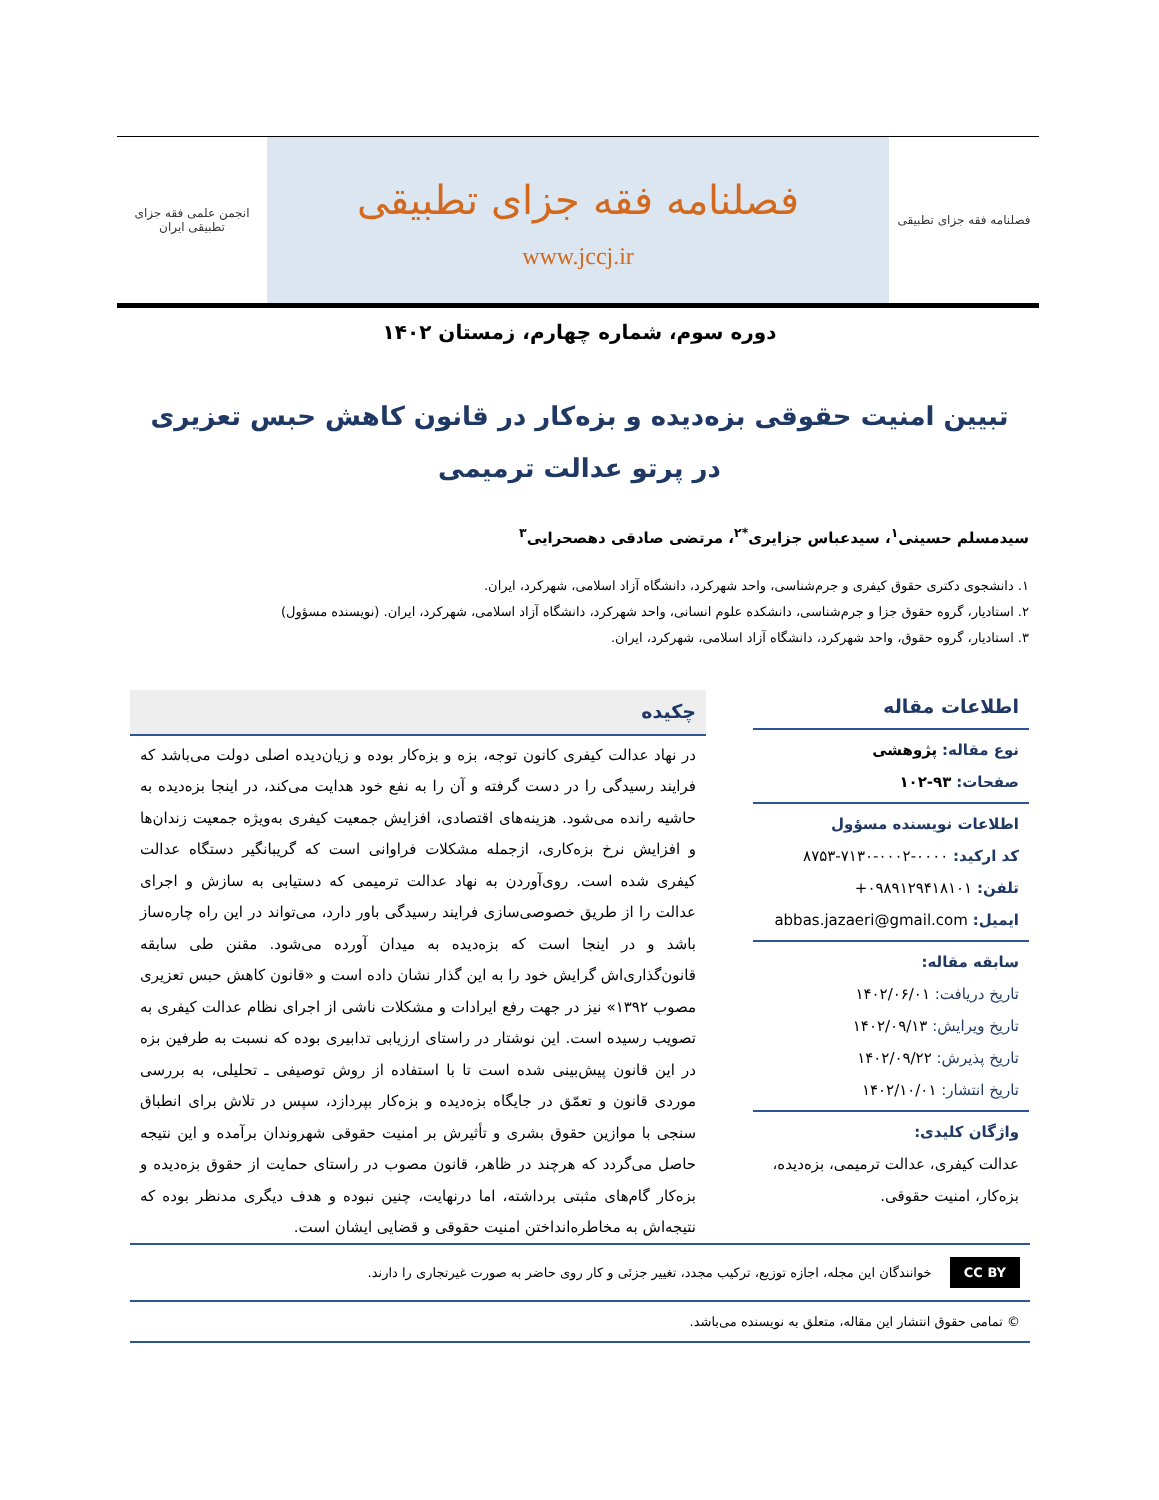فصلنامه فقه جزای تطبیقی
فصلنامه فقه جزای تطبیقی
www.jccj.ir
انجمن علمی فقه جزای تطبیقی ایران
دوره سوم، شماره چهارم، زمستان ۱۴۰۲
تبیین امنیت حقوقی بزه‌دیده و بزه‌کار در قانون کاهش حبس تعزیری
در پرتو عدالت ترمیمی
سیدمسلم حسینی<sup>۱</sup>، سیدعباس جزایری<sup>*۲</sup>، مرتضی صادقی دهصحرایی<sup>۳</sup>
۱. دانشجوی دکتری حقوق کیفری و جرم‌شناسی، واحد شهرکرد، دانشگاه آزاد اسلامی، شهرکرد، ایران.
۲. استادیار، گروه حقوق جزا و جرم‌شناسی، دانشکده علوم انسانی، واحد شهرکرد، دانشگاه آزاد اسلامی، شهرکرد، ایران. (نویسنده مسؤول)
۳. استادیار، گروه حقوق، واحد شهرکرد، دانشگاه آزاد اسلامی، شهرکرد، ایران.
اطلاعات مقاله
نوع مقاله: پژوهشی
صفحات: ۹۳-۱۰۲
اطلاعات نویسنده مسؤول
کد ارکید: ۰۰۰۰-۰۰۰۲-۷۱۳۰-۸۷۵۳
تلفن: ۰۹۸۹۱۲۹۴۱۸۱۰۱+
ایمیل: abbas.jazaeri@gmail.com
سابقه مقاله:
تاریخ دریافت: ۱۴۰۲/۰۶/۰۱
تاریخ ویرایش: ۱۴۰۲/۰۹/۱۳
تاریخ پذیرش: ۱۴۰۲/۰۹/۲۲
تاریخ انتشار: ۱۴۰۲/۱۰/۰۱
واژگان کلیدی:
عدالت کیفری، عدالت ترمیمی، بزه‌دیده، بزه‌کار، امنیت حقوقی.
چکیده
در نهاد عدالت کیفری کانون توجه، بزه و بزه‌کار بوده و زیان‌دیده اصلی دولت می‌باشد که فرایند رسیدگی را در دست گرفته و آن را به نفع خود هدایت می‌کند، در اینجا بزه‌دیده به حاشیه رانده می‌شود. هزینه‌های اقتصادی، افزایش جمعیت کیفری به‌ویژه جمعیت زندان‌ها و افزایش نرخ بزه‌کاری، ازجمله مشکلات فراوانی است که گریبانگیر دستگاه عدالت کیفری شده است. روی‌آوردن به نهاد عدالت ترمیمی که دستیابی به سازش و اجرای عدالت را از طریق خصوصی‌سازی فرایند رسیدگی باور دارد، می‌تواند در این راه چاره‌ساز باشد و در اینجا است که بزه‌دیده به میدان آورده می‌شود. مقنن طی سابقه قانون‌گذاری‌اش گرایش خود را به این گذار نشان داده است و «قانون کاهش حبس تعزیری مصوب ۱۳۹۲» نیز در جهت رفع ایرادات و مشکلات ناشی از اجرای نظام عدالت کیفری به تصویب رسیده است. این نوشتار در راستای ارزیابی تدابیری بوده که نسبت به طرفین بزه در این قانون پیش‌بینی شده است تا با استفاده از روش توصیفی ـ تحلیلی، به بررسی موردی قانون و تعمّق در جایگاه بزه‌دیده و بزه‌کار بپردازد، سپس در تلاش برای انطباق سنجی با موازین حقوق بشری و تأثیرش بر امنیت حقوقی شهروندان برآمده و این نتیجه حاصل می‌گردد که هرچند در ظاهر، قانون مصوب در راستای حمایت از حقوق بزه‌دیده و بزه‌کار گام‌های مثبتی برداشته، اما درنهایت، چنین نبوده و هدف دیگری مدنظر بوده که نتیجه‌اش به مخاطره‌انداختن امنیت حقوقی و قضایی ایشان است.
CC BY خوانندگان این مجله، اجازه توزیع، ترکیب مجدد، تغییر جزئی و کار روی حاضر به صورت غیرتجاری را دارند.
© تمامی حقوق انتشار این مقاله، متعلق به نویسنده می‌باشد.